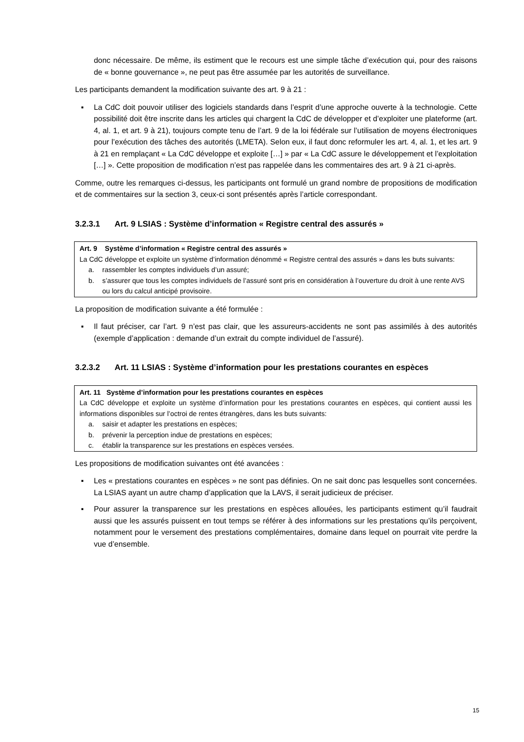donc nécessaire. De même, ils estiment que le recours est une simple tâche d’exécution qui, pour des raisons de « bonne gouvernance », ne peut pas être assumée par les autorités de surveillance.
Les participants demandent la modification suivante des art. 9 à 21 :
▪ La CdC doit pouvoir utiliser des logiciels standards dans l’esprit d’une approche ouverte à la technologie. Cette possibilité doit être inscrite dans les articles qui chargent la CdC de développer et d’exploiter une plateforme (art. 4, al. 1, et art. 9 à 21), toujours compte tenu de l’art. 9 de la loi fédérale sur l’utilisation de moyens électroniques pour l’exécution des tâches des autorités (LMETA). Selon eux, il faut donc reformuler les art. 4, al. 1, et les art. 9 à 21 en remplaçant « La CdC développe et exploite […] » par « La CdC assure le développement et l’exploitation […] ». Cette proposition de modification n’est pas rappelée dans les commentaires des art. 9 à 21 ci-après.
Comme, outre les remarques ci-dessus, les participants ont formulé un grand nombre de propositions de modification et de commentaires sur la section 3, ceux-ci sont présentés après l’article correspondant.
3.2.3.1 Art. 9 LSIAS : Système d’information « Registre central des assurés »
Art. 9 Système d’information « Registre central des assurés »
La CdC développe et exploite un système d’information dénommé « Registre central des assurés » dans les buts suivants:
a. rassembler les comptes individuels d’un assuré;
b. s’assurer que tous les comptes individuels de l’assuré sont pris en considération à l’ouverture du droit à une rente AVS ou lors du calcul anticipé provisoire.
La proposition de modification suivante a été formulée :
▪ Il faut préciser, car l’art. 9 n’est pas clair, que les assureurs-accidents ne sont pas assimilés à des autorités (exemple d’application : demande d’un extrait du compte individuel de l’assuré).
3.2.3.2 Art. 11 LSIAS : Système d’information pour les prestations courantes en espèces
Art. 11 Système d’information pour les prestations courantes en espèces
La CdC développe et exploite un système d’information pour les prestations courantes en espèces, qui contient aussi les informations disponibles sur l’octroi de rentes étrangères, dans les buts suivants:
a. saisir et adapter les prestations en espèces;
b. prévenir la perception indue de prestations en espèces;
c. établir la transparence sur les prestations en espèces versées.
Les propositions de modification suivantes ont été avancées :
▪ Les « prestations courantes en espèces » ne sont pas définies. On ne sait donc pas lesquelles sont concernées. La LSIAS ayant un autre champ d’application que la LAVS, il serait judicieux de préciser.
▪ Pour assurer la transparence sur les prestations en espèces allouées, les participants estiment qu’il faudrait aussi que les assurés puissent en tout temps se référer à des informations sur les prestations qu’ils perçoivent, notamment pour le versement des prestations complémentaires, domaine dans lequel on pourrait vite perdre la vue d’ensemble.
15